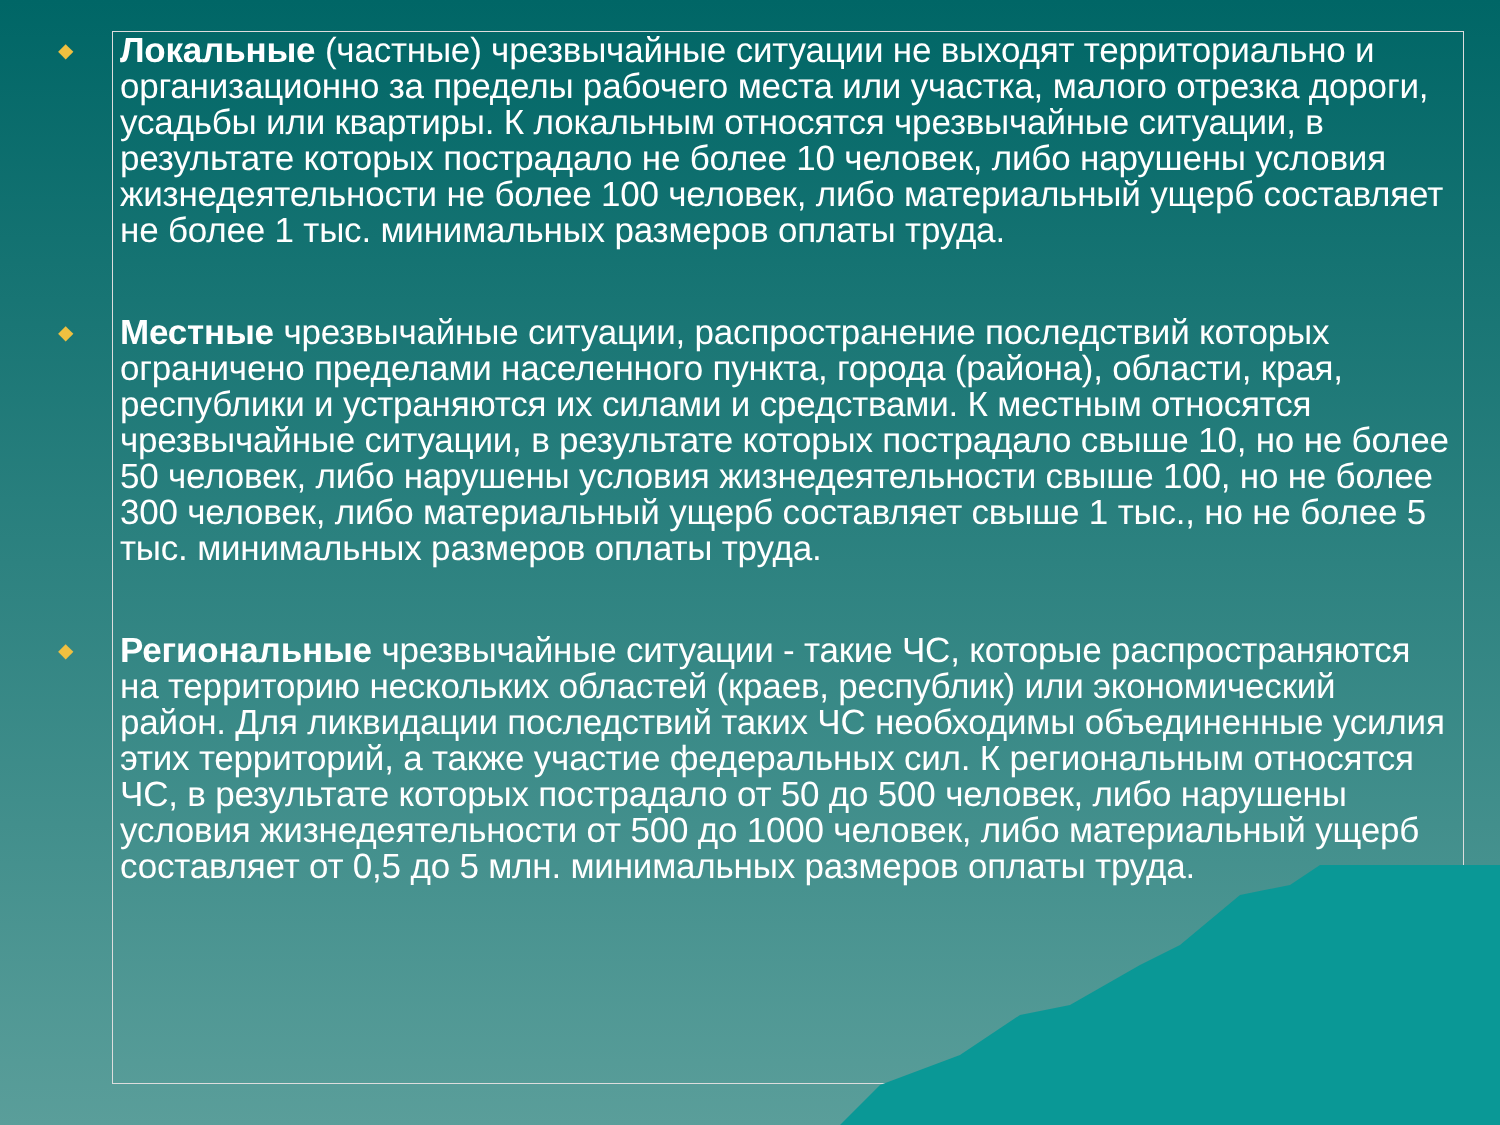◆ Локальные (частные) чрезвычайные ситуации не выходят территориально и организационно за пределы рабочего места или участка, малого отрезка дороги, усадьбы или квартиры. К локальным относятся чрезвычайные ситуации, в результате которых пострадало не более 10 человек, либо нарушены условия жизнедеятельности не более 100 человек, либо материальный ущерб составляет не более 1 тыс. минимальных размеров оплаты труда.
◆ Местные чрезвычайные ситуации, распространение последствий которых ограничено пределами населенного пункта, города (района), области, края, республики и устраняются их силами и средствами. К местным относятся чрезвычайные ситуации, в результате которых пострадало свыше 10, но не более 50 человек, либо нарушены условия жизнедеятельности свыше 100, но не более 300 человек, либо материальный ущерб составляет свыше 1 тыс., но не более 5 тыс. минимальных размеров оплаты труда.
◆ Региональные чрезвычайные ситуации - такие ЧС, которые распространяются на территорию нескольких областей (краев, республик) или экономический район. Для ликвидации последствий таких ЧС необходимы объединенные усилия этих территорий, а также участие федеральных сил. К региональным относятся ЧС, в результате которых пострадало от 50 до 500 человек, либо нарушены условия жизнедеятельности от 500 до 1000 человек, либо материальный ущерб составляет от 0,5 до 5 млн. минимальных размеров оплаты труда.